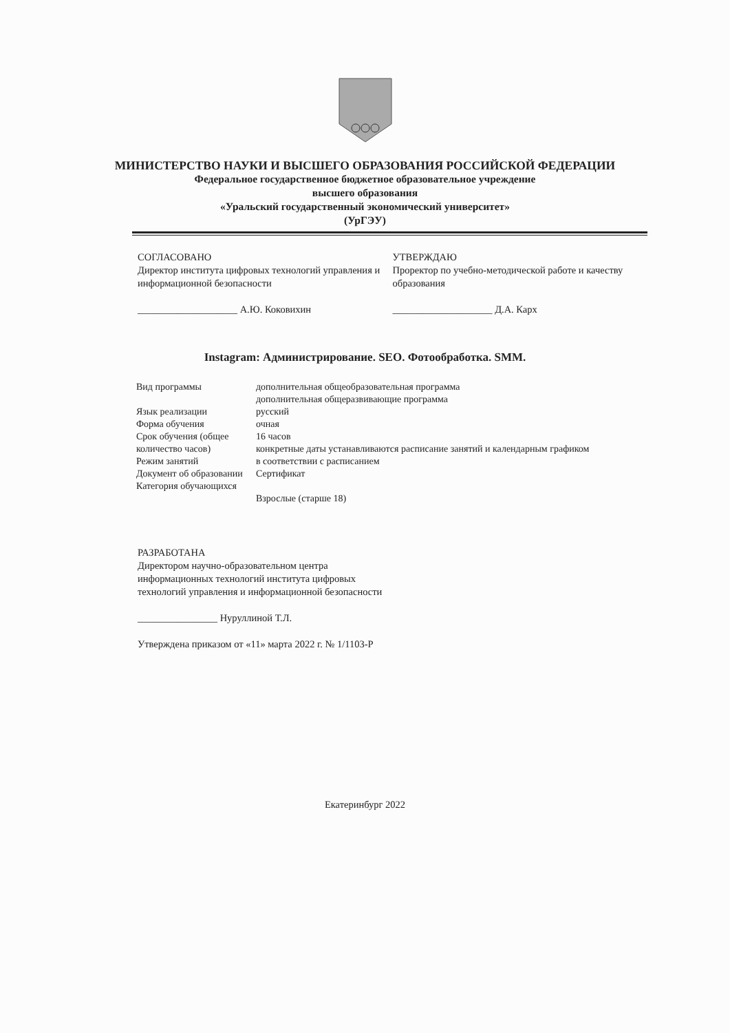МИНИСТЕРСТВО НАУКИ И ВЫСШЕГО ОБРАЗОВАНИЯ РОССИЙСКОЙ ФЕДЕРАЦИИ
Федеральное государственное бюджетное образовательное учреждение
высшего образования
«Уральский государственный экономический университет»
(УрГЭУ)
СОГЛАСОВАНО
Директор института цифровых технологий управления и информационной безопасности
____________________ А.Ю. Коковихин
УТВЕРЖДАЮ
Проректор по учебно-методической работе и качеству образования
____________________ Д.А. Карх
Instagram: Администрирование. SEO. Фотообработка. SMM.
| Вид программы | дополнительная общеобразовательная программа дополнительная общеразвивающие программа |
| Язык реализации | русский |
| Форма обучения | очная |
| Срок обучения (общее количество часов) | 16 часов конкретные даты устанавливаются расписание занятий и календарным графиком |
| Режим занятий | в соответствии с расписанием |
| Документ об образовании | Сертификат |
| Категория обучающихся | Взрослые (старше 18) |
РАЗРАБОТАНА
Директором научно-образовательном центра
информационных технологий института цифровых
технологий управления и информационной безопасности
________________ Нуруллиной Т.Л.
Утверждена приказом от «11» марта 2022 г. № 1/1103-Р
Екатеринбург 2022